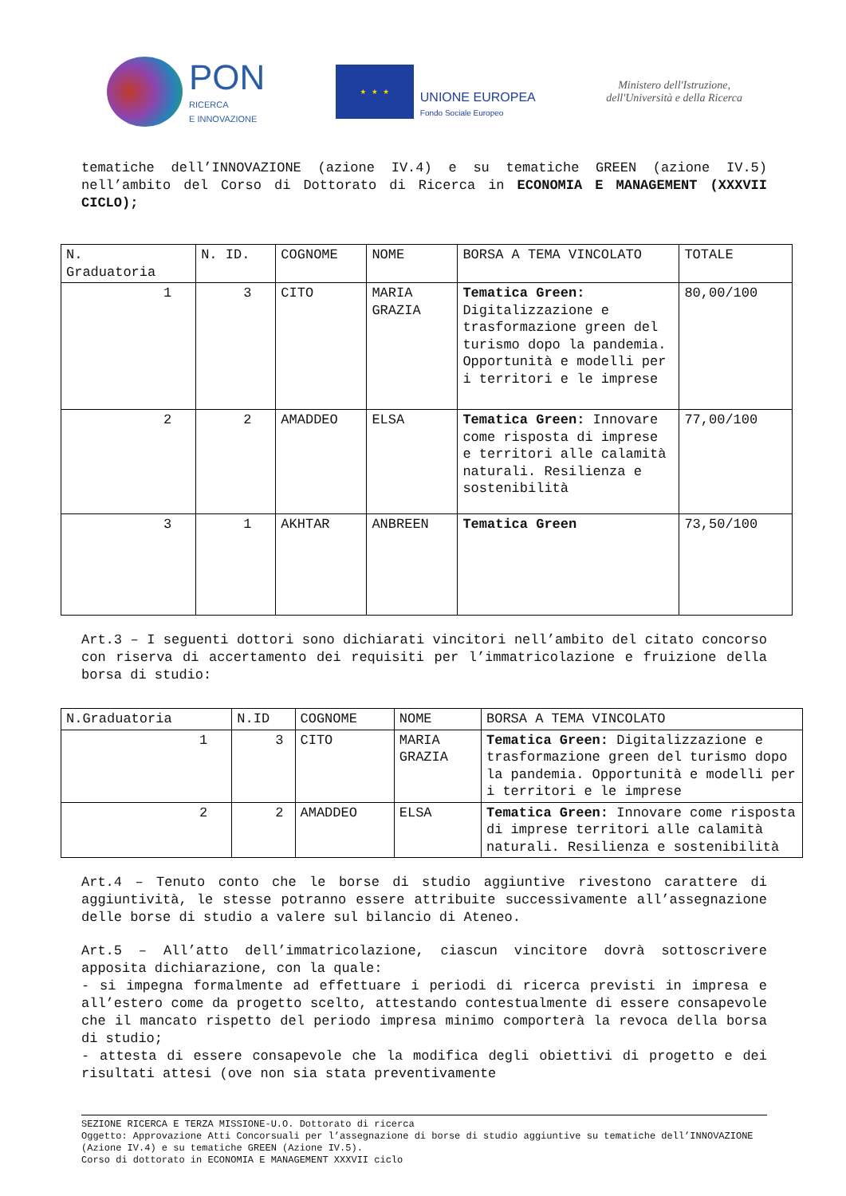PON
RICERCA
E INNOVAZIONE
★ ★ ★
UNIONE EUROPEA
Fondo Sociale Europeo
Ministero dell'Istruzione,
dell'Università e della Ricerca
tematiche dell’INNOVAZIONE (azione IV.4) e su tematiche GREEN (azione IV.5) nell’ambito del Corso di Dottorato di Ricerca in ECONOMIA E MANAGEMENT (XXXVII CICLO);
| N. Graduatoria | N. ID. | COGNOME | NOME | BORSA A TEMA VINCOLATO | TOTALE |
| --- | --- | --- | --- | --- | --- |
| 1 | 3 | CITO | MARIA GRAZIA | Tematica Green: Digitalizzazione e trasformazione green del turismo dopo la pandemia. Opportunità e modelli per i territori e le imprese | 80,00/100 |
| 2 | 2 | AMADDEO | ELSA | Tematica Green: Innovare come risposta di imprese e territori alle calamità naturali. Resilienza e sostenibilità | 77,00/100 |
| 3 | 1 | AKHTAR | ANBREEN | Tematica Green | 73,50/100 |
Art.3 – I seguenti dottori sono dichiarati vincitori nell’ambito del citato concorso con riserva di accertamento dei requisiti per l’immatricolazione e fruizione della borsa di studio:
| N.Graduatoria | N.ID | COGNOME | NOME | BORSA A TEMA VINCOLATO |
| --- | --- | --- | --- | --- |
| 1 | 3 | CITO | MARIA GRAZIA | Tematica Green: Digitalizzazione e trasformazione green del turismo dopo la pandemia. Opportunità e modelli per i territori e le imprese |
| 2 | 2 | AMADDEO | ELSA | Tematica Green: Innovare come risposta di imprese territori alle calamità naturali. Resilienza e sostenibilità |
Art.4 – Tenuto conto che le borse di studio aggiuntive rivestono carattere di aggiuntività, le stesse potranno essere attribuite successivamente all’assegnazione delle borse di studio a valere sul bilancio di Ateneo.
Art.5 – All’atto dell’immatricolazione, ciascun vincitore dovrà sottoscrivere apposita dichiarazione, con la quale:
- si impegna formalmente ad effettuare i periodi di ricerca previsti in impresa e all’estero come da progetto scelto, attestando contestualmente di essere consapevole che il mancato rispetto del periodo impresa minimo comporterà la revoca della borsa di studio;
- attesta di essere consapevole che la modifica degli obiettivi di progetto e dei risultati attesi (ove non sia stata preventivamente
SEZIONE RICERCA E TERZA MISSIONE-U.O. Dottorato di ricerca
Oggetto: Approvazione Atti Concorsuali per l’assegnazione di borse di studio aggiuntive su tematiche dell’INNOVAZIONE (Azione IV.4) e su tematiche GREEN (Azione IV.5).
Corso di dottorato in ECONOMIA E MANAGEMENT XXXVII ciclo